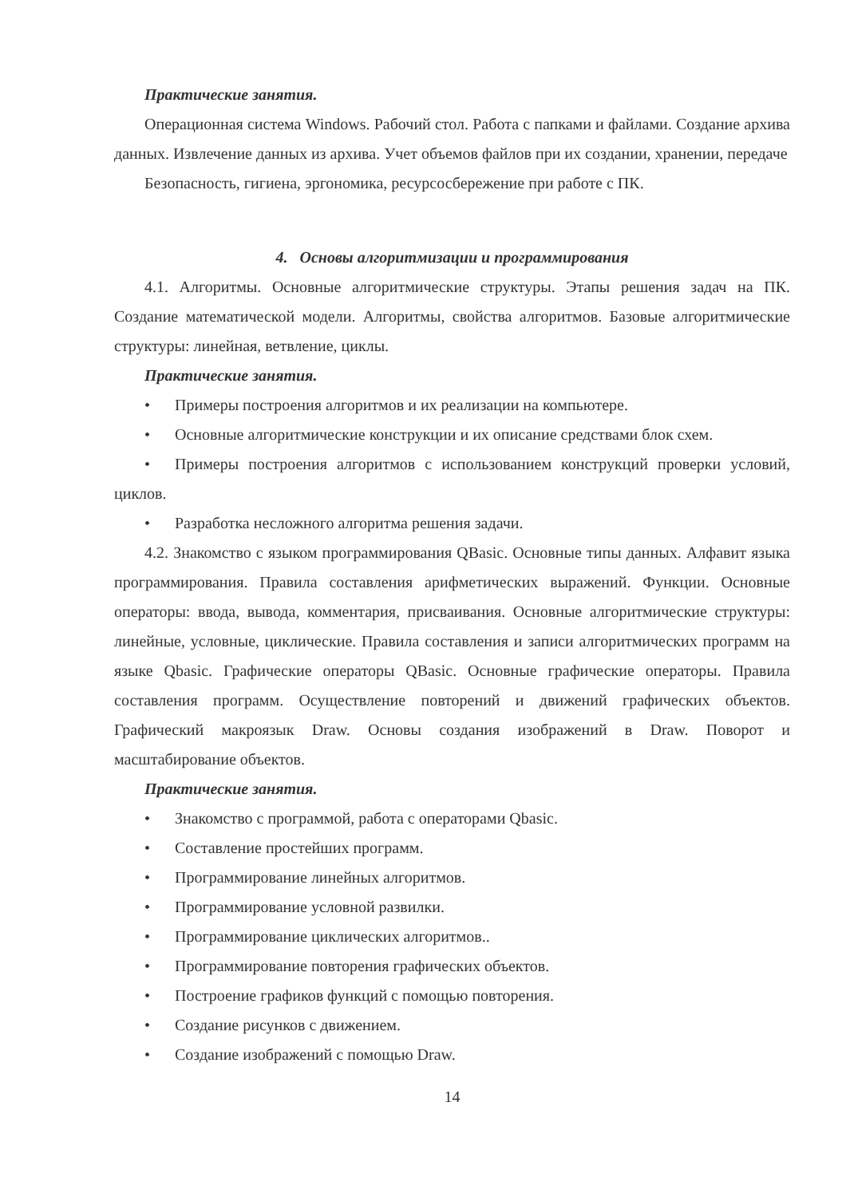Практические занятия.
Операционная система Windows. Рабочий стол. Работа с папками и файлами. Создание архива данных. Извлечение данных из архива. Учет объемов файлов при их создании, хранении, передаче
Безопасность, гигиена, эргономика, ресурсосбережение при работе с ПК.
4. Основы алгоритмизации и программирования
4.1. Алгоритмы. Основные алгоритмические структуры. Этапы решения задач на ПК. Создание математической модели. Алгоритмы, свойства алгоритмов. Базовые алгоритмические структуры: линейная, ветвление, циклы.
Практические занятия.
• Примеры построения алгоритмов и их реализации на компьютере.
• Основные алгоритмические конструкции и их описание средствами блок схем.
• Примеры построения алгоритмов с использованием конструкций проверки условий, циклов.
• Разработка несложного алгоритма решения задачи.
4.2. Знакомство с языком программирования QBasic. Основные типы данных. Алфавит языка программирования. Правила составления арифметических выражений. Функции. Основные операторы: ввода, вывода, комментария, присваивания. Основные алгоритмические структуры: линейные, условные, циклические. Правила составления и записи алгоритмических программ на языке Qbasic. Графические операторы QBasic. Основные графические операторы. Правила составления программ. Осуществление повторений и движений графических объектов. Графический макроязык Draw. Основы создания изображений в Draw. Поворот и масштабирование объектов.
Практические занятия.
• Знакомство с программой, работа с операторами Qbasic.
• Составление простейших программ.
• Программирование линейных алгоритмов.
• Программирование условной развилки.
• Программирование циклических алгоритмов..
• Программирование повторения графических объектов.
• Построение графиков функций с помощью повторения.
• Создание рисунков с движением.
• Создание изображений с помощью Draw.
14